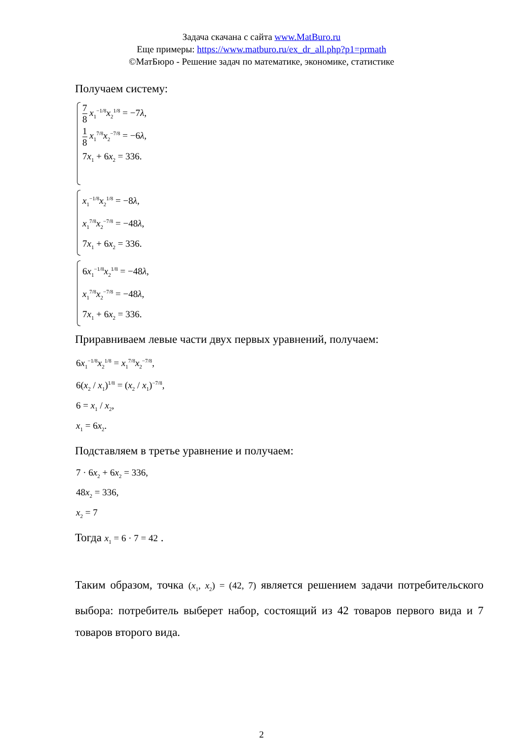Задача скачана с сайта www.MatBuro.ru
Еще примеры: https://www.matburo.ru/ex_dr_all.php?p1=prmath
©МатБюро - Решение задач по математике, экономике, статистике
Получаем систему:
7 8 x<sub>1</sub><sup>−1/8</sup>x<sub>2</sub><sup>1/8</sup> = −7λ,
1 8 x<sub>1</sub><sup>7/8</sup>x<sub>2</sub><sup>−7/8</sup> = −6λ,
7x<sub>1</sub> + 6x<sub>2</sub> = 336.
x<sub>1</sub><sup>−1/8</sup>x<sub>2</sub><sup>1/8</sup> = −8λ,
x<sub>1</sub><sup>7/8</sup>x<sub>2</sub><sup>−7/8</sup> = −48λ,
7x<sub>1</sub> + 6x<sub>2</sub> = 336.
6x<sub>1</sub><sup>−1/8</sup>x<sub>2</sub><sup>1/8</sup> = −48λ,
x<sub>1</sub><sup>7/8</sup>x<sub>2</sub><sup>−7/8</sup> = −48λ,
7x<sub>1</sub> + 6x<sub>2</sub> = 336.
Приравниваем левые части двух первых уравнений, получаем:
6x<sub>1</sub><sup>−1/8</sup>x<sub>2</sub><sup>1/8</sup> = x<sub>1</sub><sup>7/8</sup>x<sub>2</sub><sup>−7/8</sup>,
6(x<sub>2</sub> / x<sub>1</sub>)<sup>1/8</sup> = (x<sub>2</sub> / x<sub>1</sub>)<sup>−7/8</sup>,
6 = x<sub>1</sub> / x<sub>2</sub>,
x<sub>1</sub> = 6x<sub>2</sub>.
Подставляем в третье уравнение и получаем:
7 · 6x<sub>2</sub> + 6x<sub>2</sub> = 336,
48x<sub>2</sub> = 336,
x<sub>2</sub> = 7
Тогда x<sub>1</sub> = 6 · 7 = 42 .
Таким образом, точка (x<sub>1</sub>, x<sub>2</sub>) = (42, 7) является решением задачи потребительского выбора: потребитель выберет набор, состоящий из 42 товаров первого вида и 7 товаров второго вида.
2